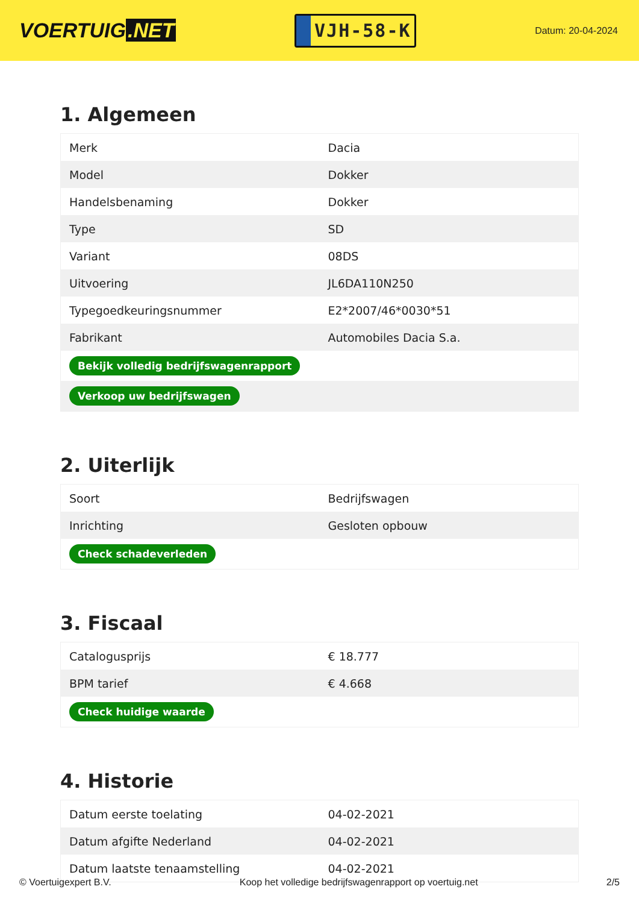VOERTUIG.NET
VJH-58-K
Datum: 20-04-2024
1. Algemeen
| Merk | Dacia |
| Model | Dokker |
| Handelsbenaming | Dokker |
| Type | SD |
| Variant | 08DS |
| Uitvoering | JL6DA110N250 |
| Typegoedkeuringsnummer | E2*2007/46*0030*51 |
| Fabrikant | Automobiles Dacia S.a. |
| Bekijk volledig bedrijfswagenrapport | |
| Verkoop uw bedrijfswagen | |
2. Uiterlijk
| Soort | Bedrijfswagen |
| Inrichting | Gesloten opbouw |
| Check schadeverleden | |
3. Fiscaal
| Catalogusprijs | € 18.777 |
| BPM tarief | € 4.668 |
| Check huidige waarde | |
4. Historie
| Datum eerste toelating | 04-02-2021 |
| Datum afgifte Nederland | 04-02-2021 |
| Datum laatste tenaamstelling | 04-02-2021 |
© Voertuigexpert B.V. Koop het volledige bedrijfswagenrapport op voertuig.net 2/5